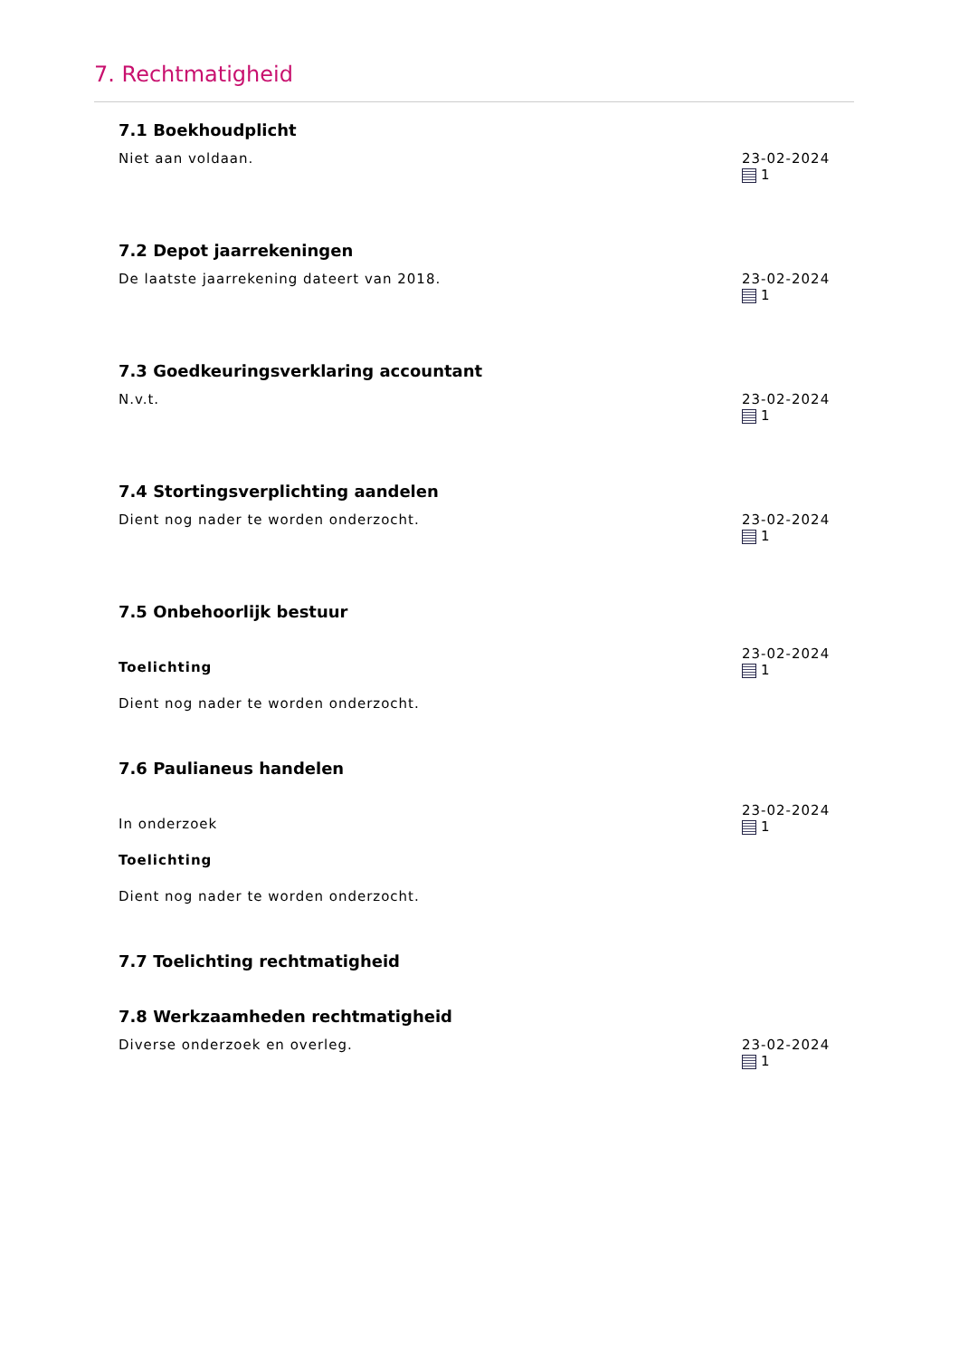7. Rechtmatigheid
7.1 Boekhoudplicht
Niet aan voldaan. 23-02-2024
1
7.2 Depot jaarrekeningen
De laatste jaarrekening dateert van 2018.
23-02-2024
1
7.3 Goedkeuringsverklaring accountant
N.v.t. 23-02-2024
1
7.4 Stortingsverplichting aandelen
Dient nog nader te worden onderzocht.
23-02-2024
1
7.5 Onbehoorlijk bestuur
Toelichting
Dient nog nader te worden onderzocht.
23-02-2024
1
7.6 Paulianeus handelen
In onderzoek
Toelichting
Dient nog nader te worden onderzocht.
23-02-2024
1
7.7 Toelichting rechtmatigheid
7.8 Werkzaamheden rechtmatigheid
Diverse onderzoek en overleg. 23-02-2024
1